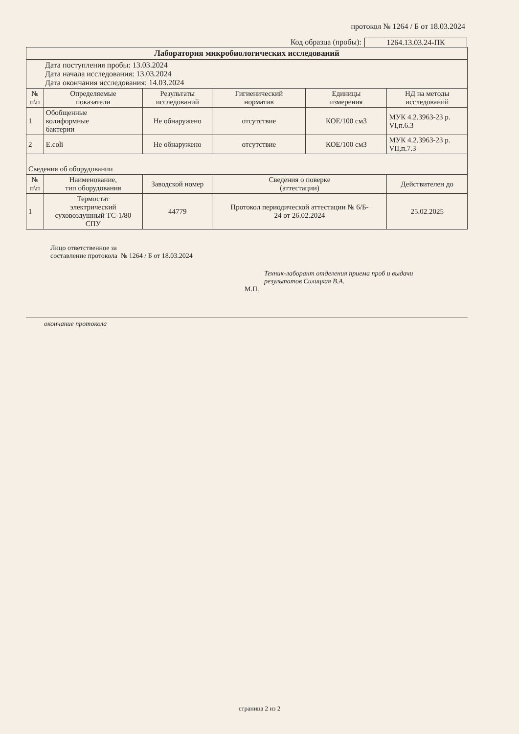протокол № 1264 / Б от 18.03.2024
Код образца (пробы): 1264.13.03.24-ПК
| Лаборатория микробиологических исследований | | | | | |
| --- | --- | --- | --- | --- | --- |
| Дата поступления пробы: 13.03.2024 Дата начала исследования: 13.03.2024 Дата окончания исследования: 14.03.2024 | | | | | |
| № п\п | Определяемые показатели | Результаты исследований | Гигиенический норматив | Единицы измерения | НД на методы исследований |
| 1 | Обобщенные колиформные бактерии | Не обнаружено | отсутствие | КОЕ/100 см3 | МУК 4.2.3963-23 р. VI,п.6.3 |
| 2 | E.coli | Не обнаружено | отсутствие | КОЕ/100 см3 | МУК 4.2.3963-23 р. VII,п.7.3 |
| Сведения об оборудовании | | | | | |
| № п\п | Наименование, тип оборудования | Заводской номер | Сведения о поверке (аттестации) | | Действителен до |
| 1 | Термостат электрический суховоздушный ТС-1/80 СПУ | 44779 | Протокол периодической аттестации № 6/Б- 24 от 26.02.2024 | | 25.02.2025 |
Лицо ответственное за
составление протокола № 1264 / Б от 18.03.2024
Техник-лаборант отделения приема проб и выдачи результатов Силицкая В.А.
М.П.
окончание протокола
страница 2 из 2